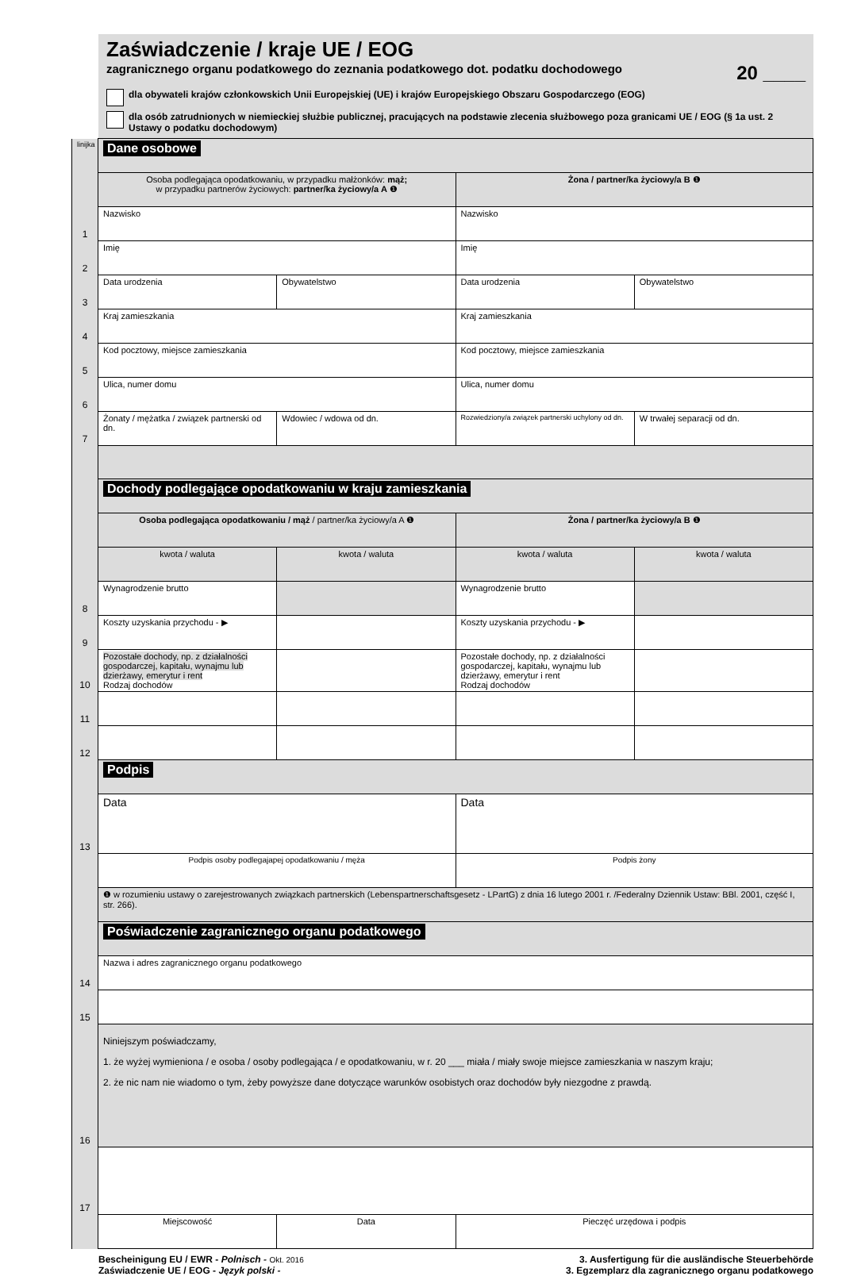Zaświadczenie / kraje UE / EOG
zagranicznego organu podatkowego do zeznania podatkowego dot. podatku dochodowego 20 ____
dla obywateli krajów członkowskich Unii Europejskiej (UE) i krajów Europejskiego Obszaru Gospodarczego (EOG)
dla osób zatrudnionych w niemieckiej służbie publicznej, pracujących na podstawie zlecenia służbowego poza granicami UE / EOG (§ 1a ust. 2 Ustawy o podatku dochodowym)
| linijka | Dane osobowe | | | |
| | Osoba podlegająca opodatkowaniu, w przypadku małżonków: mąż; w przypadku partnerów życiowych: partner/ka życiowy/a A ❶ | | Żona / partner/ka życiowy/a B ❶ | |
| 1 | Nazwisko | | Nazwisko | |
| 2 | Imię | | Imię | |
| 3 | Data urodzenia | Obywatelstwo | Data urodzenia | Obywatelstwo |
| 4 | Kraj zamieszkania | | Kraj zamieszkania | |
| 5 | Kod pocztowy, miejsce zamieszkania | | Kod pocztowy, miejsce zamieszkania | |
| 6 | Ulica, numer domu | | Ulica, numer domu | |
| 7 | Żonaty / mężatka / związek partnerski od dn. | Wdowiec / wdowa od dn. | Rozwiedziony/a związek partnerski uchylony od dn. | W trwałej separacji od dn. |
| | Dochody podlegające opodatkowaniu w kraju zamieszkania | | | |
| | Osoba podlegająca opodatkowaniu / mąż / partner/ka życiowy/a A ❶ | | Żona / partner/ka życiowy/a B ❶ | |
| | kwota / waluta | kwota / waluta | kwota / waluta | kwota / waluta |
| 8 | Wynagrodzenie brutto | | Wynagrodzenie brutto | |
| 9 | Koszty uzyskania przychodu - ▶ | | Koszty uzyskania przychodu - ▶ | |
| 10 | Pozostałe dochody, np. z działalności gospodarczej, kapitału, wynajmu lub dzierżawy, emerytur i rent Rodzaj dochodów | | Pozostałe dochody, np. z działalności gospodarczej, kapitału, wynajmu lub dzierżawy, emerytur i rent Rodzaj dochodów | |
| 11 | | | | |
| 12 | | | | |
| | Podpis | | | |
| 13 | Data | | Data | |
| | Podpis osoby podlegajapej opodatkowaniu / męża | | Podpis żony | |
| | ❶ w rozumieniu ustawy o zarejestrowanych związkach partnerskich (Lebenspartnerschaftsgesetz - LPartG) z dnia 16 lutego 2001 r. /Federalny Dziennik Ustaw: BBl. 2001, część I, str. 266). | | | |
| | Poświadczenie zagranicznego organu podatkowego | | | |
| 14 | Nazwa i adres zagranicznego organu podatkowego | | | |
| 15 | | | | |
| 16 | Niniejszym poświadczamy, 1. że wyżej wymieniona / e osoba / osoby podlegająca / e opodatkowaniu, w r. 20 ___ miała / miały swoje miejsce zamieszkania w naszym kraju; 2. że nic nam nie wiadomo o tym, żeby powyższe dane dotyczące warunków osobistych oraz dochodów były niezgodne z prawdą. | | | |
| 17 | | | | |
| | Miejscowość | Data | Pieczęć urzędowa i podpis | |
Bescheinigung EU / EWR - Polnisch - Okt. 2016
Zaświadczenie UE / EOG - Język polski -
3. Ausfertigung für die ausländische Steuerbehörde
3. Egzemplarz dla zagranicznego organu podatkowego